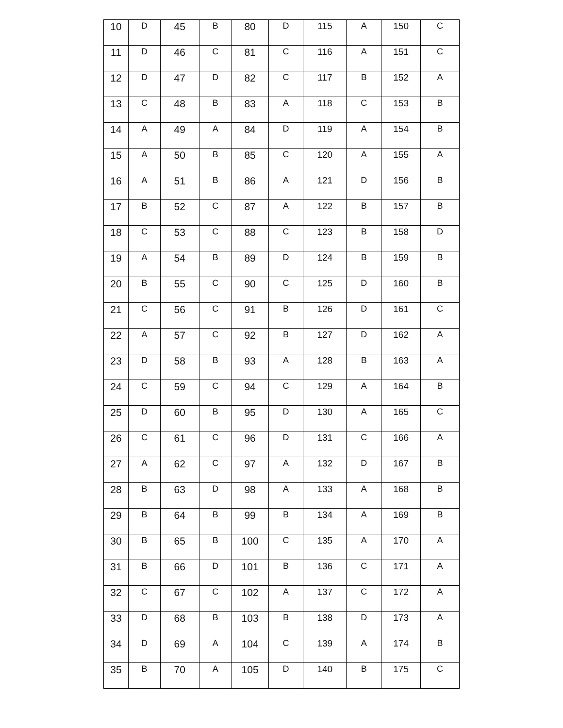| 10 | D | 45 | B | 80 | D | 115 | A | 150 | C |
| 11 | D | 46 | C | 81 | C | 116 | A | 151 | C |
| 12 | D | 47 | D | 82 | C | 117 | B | 152 | A |
| 13 | C | 48 | B | 83 | A | 118 | C | 153 | B |
| 14 | A | 49 | A | 84 | D | 119 | A | 154 | B |
| 15 | A | 50 | B | 85 | C | 120 | A | 155 | A |
| 16 | A | 51 | B | 86 | A | 121 | D | 156 | B |
| 17 | B | 52 | C | 87 | A | 122 | B | 157 | B |
| 18 | C | 53 | C | 88 | C | 123 | B | 158 | D |
| 19 | A | 54 | B | 89 | D | 124 | B | 159 | B |
| 20 | B | 55 | C | 90 | C | 125 | D | 160 | B |
| 21 | C | 56 | C | 91 | B | 126 | D | 161 | C |
| 22 | A | 57 | C | 92 | B | 127 | D | 162 | A |
| 23 | D | 58 | B | 93 | A | 128 | B | 163 | A |
| 24 | C | 59 | C | 94 | C | 129 | A | 164 | B |
| 25 | D | 60 | B | 95 | D | 130 | A | 165 | C |
| 26 | C | 61 | C | 96 | D | 131 | C | 166 | A |
| 27 | A | 62 | C | 97 | A | 132 | D | 167 | B |
| 28 | B | 63 | D | 98 | A | 133 | A | 168 | B |
| 29 | B | 64 | B | 99 | B | 134 | A | 169 | B |
| 30 | B | 65 | B | 100 | C | 135 | A | 170 | A |
| 31 | B | 66 | D | 101 | B | 136 | C | 171 | A |
| 32 | C | 67 | C | 102 | A | 137 | C | 172 | A |
| 33 | D | 68 | B | 103 | B | 138 | D | 173 | A |
| 34 | D | 69 | A | 104 | C | 139 | A | 174 | B |
| 35 | B | 70 | A | 105 | D | 140 | B | 175 | C |